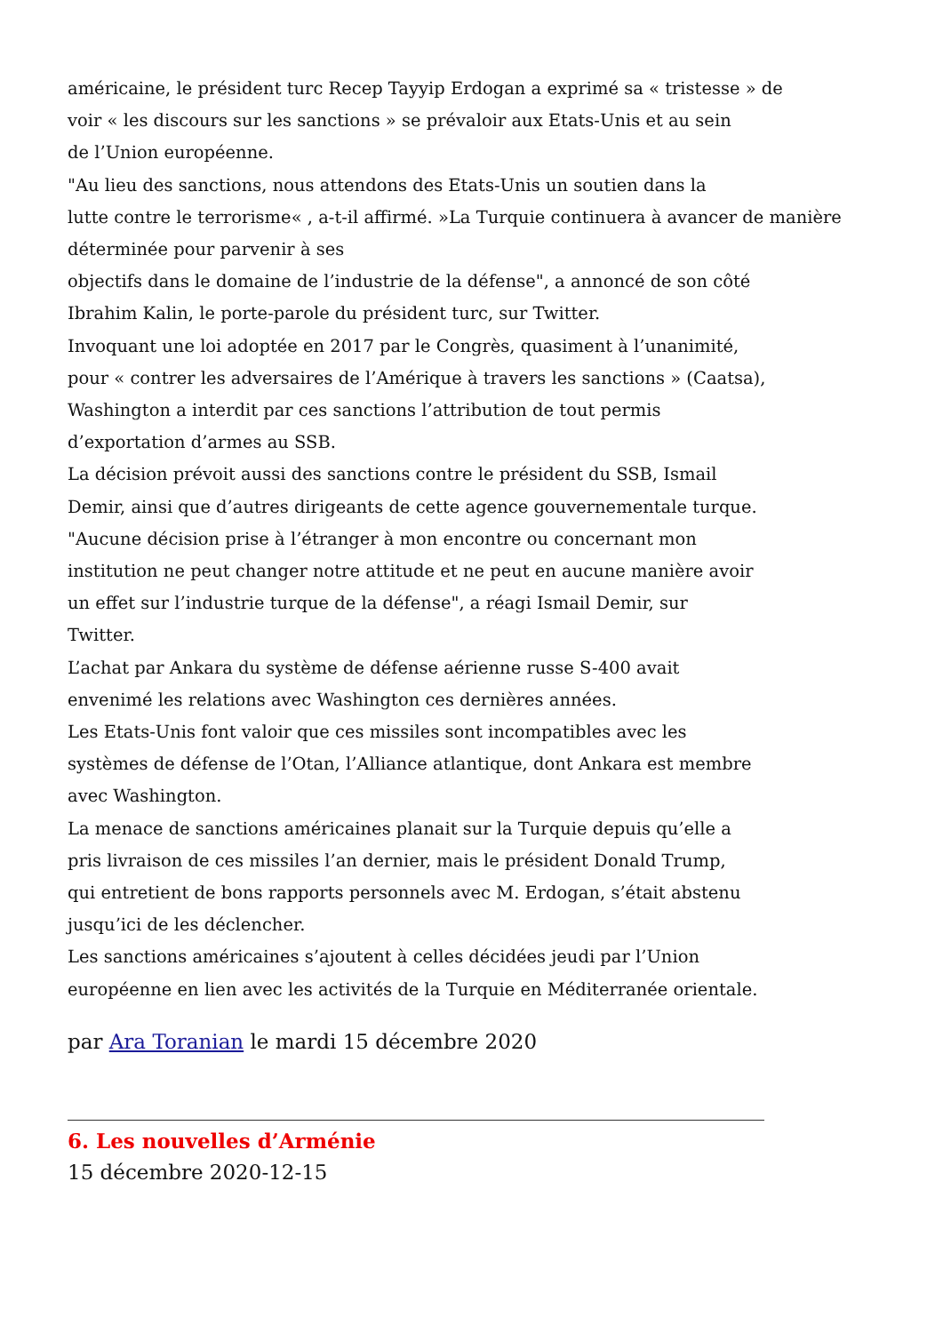américaine, le président turc Recep Tayyip Erdogan a exprimé sa « tristesse » de
voir « les discours sur les sanctions » se prévaloir aux Etats-Unis et au sein
de l’Union européenne.
"Au lieu des sanctions, nous attendons des Etats-Unis un soutien dans la
lutte contre le terrorisme« , a-t-il affirmé. »La Turquie continuera à avancer de manière
déterminée pour parvenir à ses
objectifs dans le domaine de l’industrie de la défense", a annoncé de son côté
Ibrahim Kalin, le porte-parole du président turc, sur Twitter.
Invoquant une loi adoptée en 2017 par le Congrès, quasiment à l’unanimité,
pour « contrer les adversaires de l’Amérique à travers les sanctions » (Caatsa),
Washington a interdit par ces sanctions l’attribution de tout permis
d’exportation d’armes au SSB.
La décision prévoit aussi des sanctions contre le président du SSB, Ismail
Demir, ainsi que d’autres dirigeants de cette agence gouvernementale turque.
"Aucune décision prise à l’étranger à mon encontre ou concernant mon
institution ne peut changer notre attitude et ne peut en aucune manière avoir
un effet sur l’industrie turque de la défense", a réagi Ismail Demir, sur
Twitter.
L’achat par Ankara du système de défense aérienne russe S-400 avait
envenimé les relations avec Washington ces dernières années.
Les Etats-Unis font valoir que ces missiles sont incompatibles avec les
systèmes de défense de l’Otan, l’Alliance atlantique, dont Ankara est membre
avec Washington.
La menace de sanctions américaines planait sur la Turquie depuis qu’elle a
pris livraison de ces missiles l’an dernier, mais le président Donald Trump,
qui entretient de bons rapports personnels avec M. Erdogan, s’était abstenu
jusqu’ici de les déclencher.
Les sanctions américaines s’ajoutent à celles décidées jeudi par l’Union
européenne en lien avec les activités de la Turquie en Méditerranée orientale.
par Ara Toranian le mardi 15 décembre 2020
6. Les nouvelles d’Arménie
15 décembre 2020-12-15